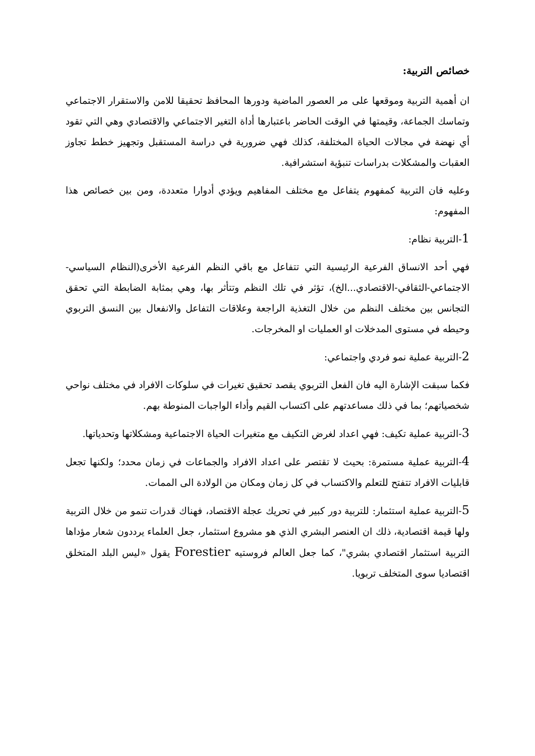خصائص التربية:
ان أهمية التربية وموقعها على مر العصور الماضية ودورها المحافظ تحقيقا للامن والاستقرار الاجتماعي وتماسك الجماعة، وقيمتها في الوقت الحاضر باعتبارها أداة التغير الاجتماعي والاقتصادي وهي التي تقود أي نهضة في مجالات الحياة المختلفة، كذلك فهي ضرورية في دراسة المستقبل وتجهيز خطط تجاوز العقبات والمشكلات بدراسات تنبؤية استشرافية.
وعليه فان التربية كمفهوم يتفاعل مع مختلف المفاهيم ويؤدي أدوارا متعددة، ومن بين خصائص هذا المفهوم:
1-التربية نظام:
فهي أحد الانساق الفرعية الرئيسية التي تتفاعل مع باقي النظم الفرعية الأخرى(النظام السياسي-الاجتماعي-الثقافي-الاقتصادي...الخ)، تؤثر في تلك النظم وتتأثر بها، وهي بمثابة الضابطة التي تحقق التجانس بين مختلف النظم من خلال التغذية الراجعة وعلاقات التفاعل والانفعال بين النسق التربوي وحيطه في مستوى المدخلات او العمليات او المخرجات.
2-التربية عملية نمو فردي واجتماعي:
فكما سبقت الإشارة اليه فان الفعل التربوي يقصد تحقيق تغيرات في سلوكات الافراد في مختلف نواحي شخصياتهم؛ بما في ذلك مساعدتهم على اكتساب القيم وأداء الواجبات المنوطة بهم.
3-التربية عملية تكيف: فهي اعداد لغرض التكيف مع متغيرات الحياة الاجتماعية ومشكلاتها وتحدياتها.
4-التربية عملية مستمرة: بحيث لا تقتصر على اعداد الافراد والجماعات في زمان محدد؛ ولكنها تجعل قابليات الافراد تتفتح للتعلم والاكتساب في كل زمان ومكان من الولادة الى الممات.
5-التربية عملية استثمار: للتربية دور كبير في تحريك عجلة الاقتصاد، فهناك قدرات تنمو من خلال التربية ولها قيمة اقتصادية، ذلك ان العنصر البشري الذي هو مشروع استثمار، جعل العلماء يرددون شعار مؤداها التربية استثمار اقتصادي بشري"، كما جعل العالم فروستيه Forestier يقول «ليس البلد المتخلق اقتصاديا سوى المتخلف تربويا.